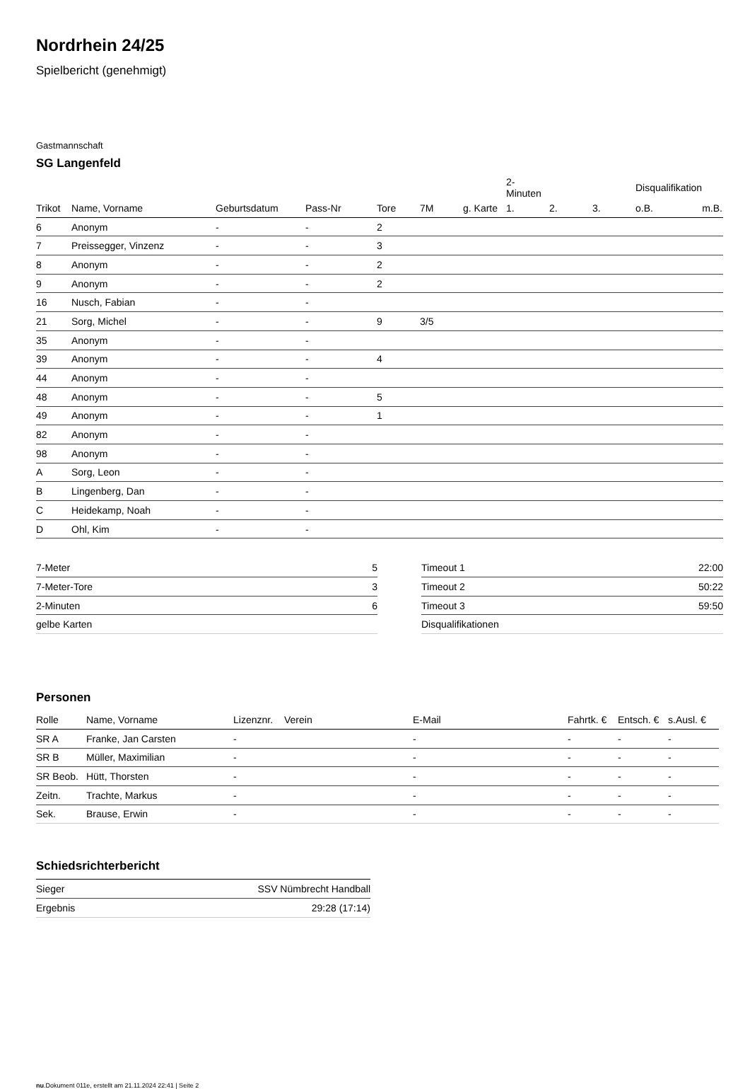Nordrhein 24/25
Spielbericht (genehmigt)
Gastmannschaft
SG Langenfeld
| | | | | | | | 2-Minuten | | | Disqualifikation | |
| Trikot | Name, Vorname | Geburtsdatum | Pass-Nr | Tore | 7M | g. Karte | 1. | 2. | 3. | o.B. | m.B. |
| 6 | Anonym | - | - | 2 | | | | | | | |
| 7 | Preissegger, Vinzenz | - | - | 3 | | | | | | | |
| 8 | Anonym | - | - | 2 | | | | | | | |
| 9 | Anonym | - | - | 2 | | | | | | | |
| 16 | Nusch, Fabian | - | - | | | | | | | | |
| 21 | Sorg, Michel | - | - | 9 | 3/5 | | | | | | |
| 35 | Anonym | - | - | | | | | | | | |
| 39 | Anonym | - | - | 4 | | | | | | | |
| 44 | Anonym | - | - | | | | | | | | |
| 48 | Anonym | - | - | 5 | | | | | | | |
| 49 | Anonym | - | - | 1 | | | | | | | |
| 82 | Anonym | - | - | | | | | | | | |
| 98 | Anonym | - | - | | | | | | | | |
| A | Sorg, Leon | - | - | | | | | | | | |
| B | Lingenberg, Dan | - | - | | | | | | | | |
| C | Heidekamp, Noah | - | - | | | | | | | | |
| D | Ohl, Kim | - | - | | | | | | | | |
| 7-Meter | 5 |
| 7-Meter-Tore | 3 |
| 2-Minuten | 6 |
| gelbe Karten | |
| Timeout 1 | 22:00 |
| Timeout 2 | 50:22 |
| Timeout 3 | 59:50 |
| Disqualifikationen | |
Personen
| Rolle | Name, Vorname | Lizenznr. | Verein | E-Mail | Fahrtk. € | Entsch. € | s.Ausl. € |
| --- | --- | --- | --- | --- | --- | --- | --- |
| SR A | Franke, Jan Carsten | - | | - | - | - | - |
| SR B | Müller, Maximilian | - | | - | - | - | - |
| SR Beob. | Hütt, Thorsten | - | | - | - | - | - |
| Zeitn. | Trachte, Markus | - | | - | - | - | - |
| Sek. | Brause, Erwin | - | | - | - | - | - |
Schiedsrichterbericht
| Sieger | SSV Nümbrecht Handball |
| Ergebnis | 29:28 (17:14) |
nu.Dokument 011e, erstellt am 21.11.2024 22:41 | Seite 2